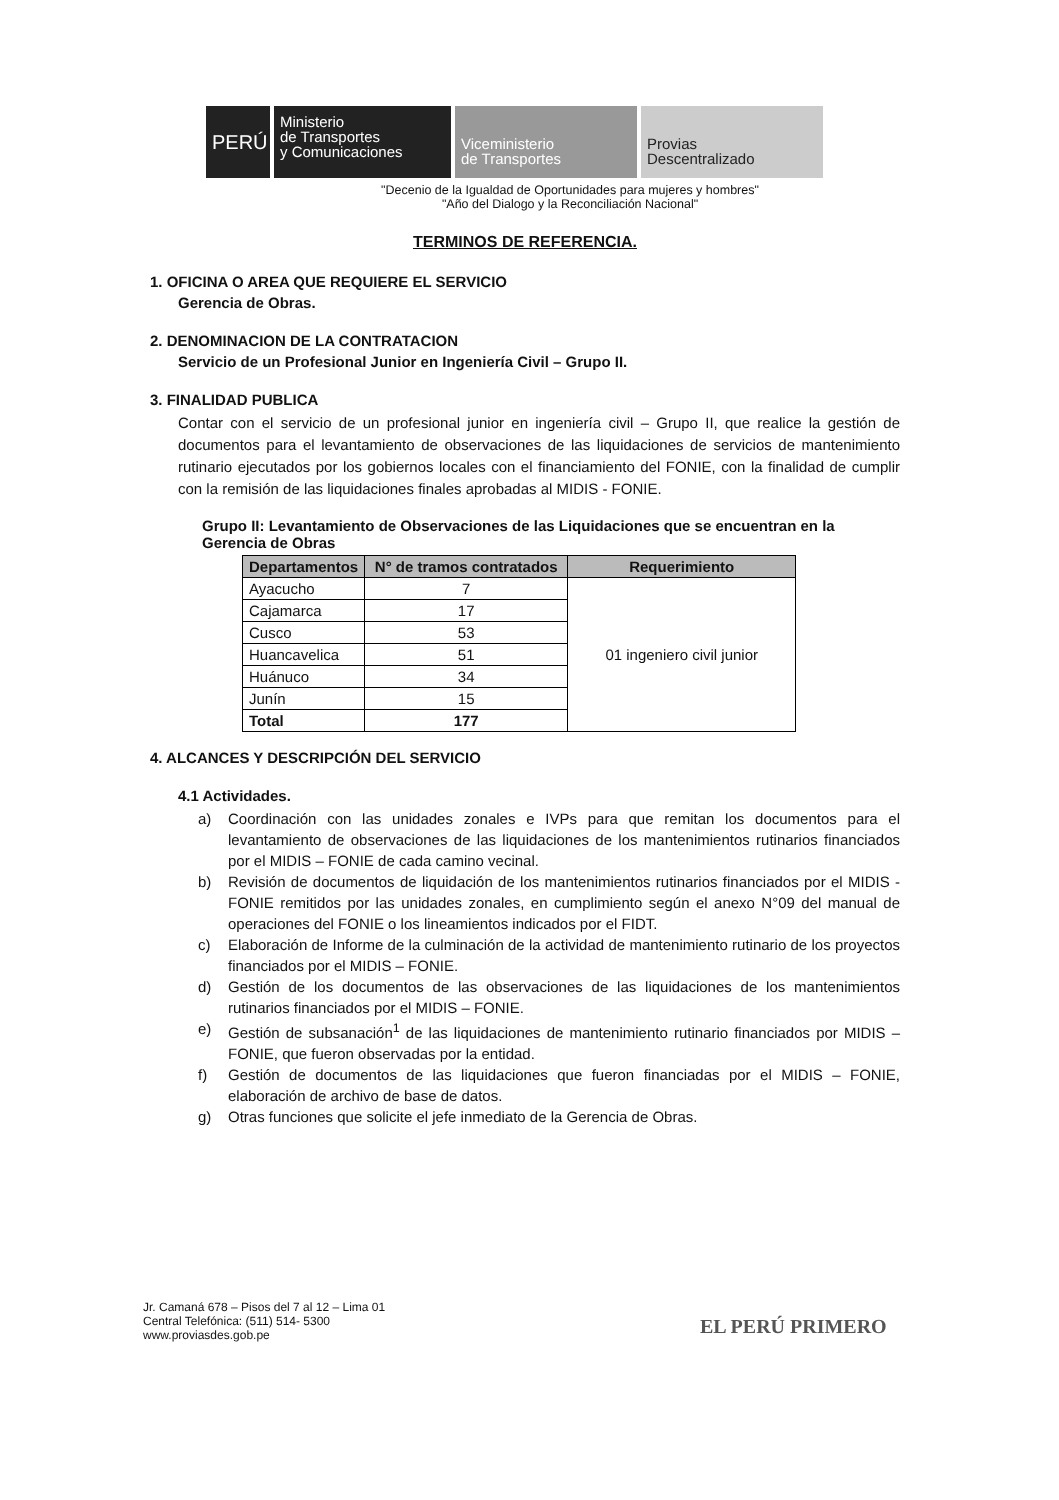PERÚ
Ministerio
de Transportes
y Comunicaciones
Viceministerio
de Transportes
Provias
Descentralizado
"Decenio de la Igualdad de Oportunidades para mujeres y hombres"
"Año del Dialogo y la Reconciliación Nacional"
TERMINOS DE REFERENCIA.
1. OFICINA O AREA QUE REQUIERE EL SERVICIO
Gerencia de Obras.
2. DENOMINACION DE LA CONTRATACION
Servicio de un Profesional Junior en Ingeniería Civil – Grupo II.
3. FINALIDAD PUBLICA
Contar con el servicio de un profesional junior en ingeniería civil – Grupo II, que realice la gestión de documentos para el levantamiento de observaciones de las liquidaciones de servicios de mantenimiento rutinario ejecutados por los gobiernos locales con el financiamiento del FONIE, con la finalidad de cumplir con la remisión de las liquidaciones finales aprobadas al MIDIS - FONIE.
Grupo II: Levantamiento de Observaciones de las Liquidaciones que se encuentran en la Gerencia de Obras
| Departamentos | N° de tramos contratados | Requerimiento |
| --- | --- | --- |
| Ayacucho | 7 | 01 ingeniero civil junior |
| Cajamarca | 17 | |
| Cusco | 53 | |
| Huancavelica | 51 | |
| Huánuco | 34 | |
| Junín | 15 | |
| Total | 177 | |
4. ALCANCES Y DESCRIPCIÓN DEL SERVICIO
4.1 Actividades.
a) Coordinación con las unidades zonales e IVPs para que remitan los documentos para el levantamiento de observaciones de las liquidaciones de los mantenimientos rutinarios financiados por el MIDIS – FONIE de cada camino vecinal.
b) Revisión de documentos de liquidación de los mantenimientos rutinarios financiados por el MIDIS - FONIE remitidos por las unidades zonales, en cumplimiento según el anexo N°09 del manual de operaciones del FONIE o los lineamientos indicados por el FIDT.
c) Elaboración de Informe de la culminación de la actividad de mantenimiento rutinario de los proyectos financiados por el MIDIS – FONIE.
d) Gestión de los documentos de las observaciones de las liquidaciones de los mantenimientos rutinarios financiados por el MIDIS – FONIE.
e) Gestión de subsanación<sup>1</sup> de las liquidaciones de mantenimiento rutinario financiados por MIDIS – FONIE, que fueron observadas por la entidad.
f) Gestión de documentos de las liquidaciones que fueron financiadas por el MIDIS – FONIE, elaboración de archivo de base de datos.
g) Otras funciones que solicite el jefe inmediato de la Gerencia de Obras.
Jr. Camaná 678 – Pisos del 7 al 12 – Lima 01
Central Telefónica: (511) 514- 5300
www.proviasdes.gob.pe
EL PERÚ PRIMERO